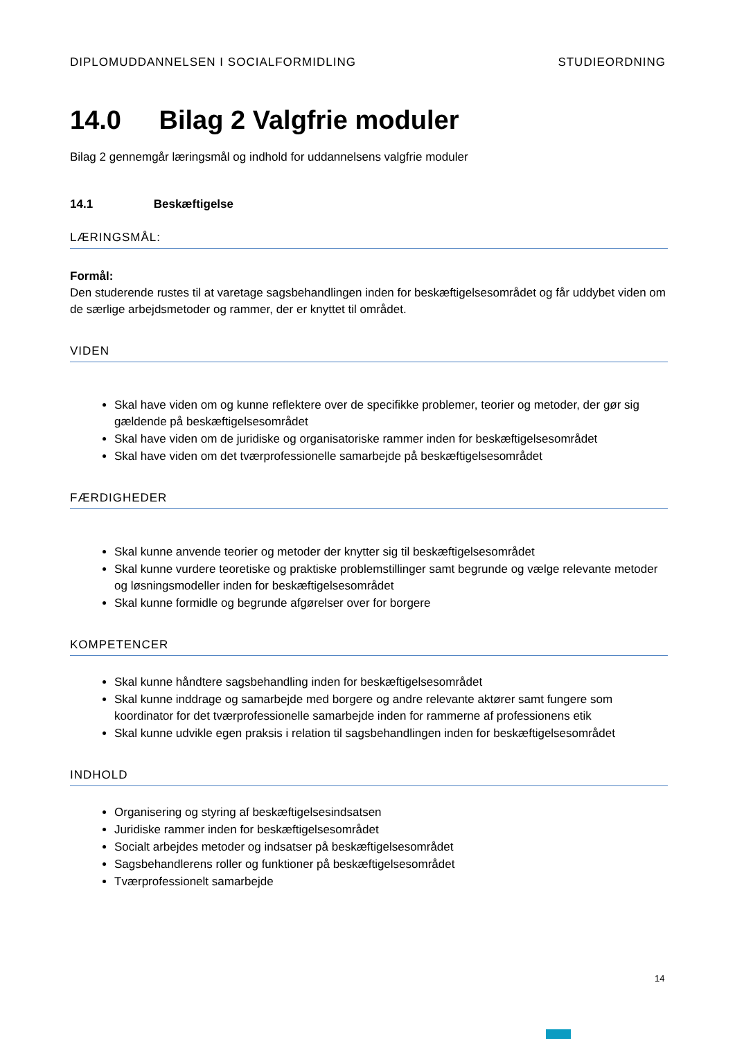DIPLOMUDDANNELSEN I SOCIALFORMIDLING STUDIEORDNING
14.0 Bilag 2 Valgfrie moduler
Bilag 2 gennemgår læringsmål og indhold for uddannelsens valgfrie moduler
14.1 Beskæftigelse
LÆRINGSMÅL:
Formål:
Den studerende rustes til at varetage sagsbehandlingen inden for beskæftigelsesområdet og får uddybet viden om de særlige arbejdsmetoder og rammer, der er knyttet til området.
VIDEN
Skal have viden om og kunne reflektere over de specifikke problemer, teorier og metoder, der gør sig gældende på beskæftigelsesområdet
Skal have viden om de juridiske og organisatoriske rammer inden for beskæftigelsesområdet
Skal have viden om det tværprofessionelle samarbejde på beskæftigelsesområdet
FÆRDIGHEDER
Skal kunne anvende teorier og metoder der knytter sig til beskæftigelsesområdet
Skal kunne vurdere teoretiske og praktiske problemstillinger samt begrunde og vælge relevante metoder og løsningsmodeller inden for beskæftigelsesområdet
Skal kunne formidle og begrunde afgørelser over for borgere
KOMPETENCER
Skal kunne håndtere sagsbehandling inden for beskæftigelsesområdet
Skal kunne inddrage og samarbejde med borgere og andre relevante aktører samt fungere som koordinator for det tværprofessionelle samarbejde inden for rammerne af professionens etik
Skal kunne udvikle egen praksis i relation til sagsbehandlingen inden for beskæftigelsesområdet
INDHOLD
Organisering og styring af beskæftigelsesindsatsen
Juridiske rammer inden for beskæftigelsesområdet
Socialt arbejdes metoder og indsatser på beskæftigelsesområdet
Sagsbehandlerens roller og funktioner på beskæftigelsesområdet
Tværprofessionelt samarbejde
14